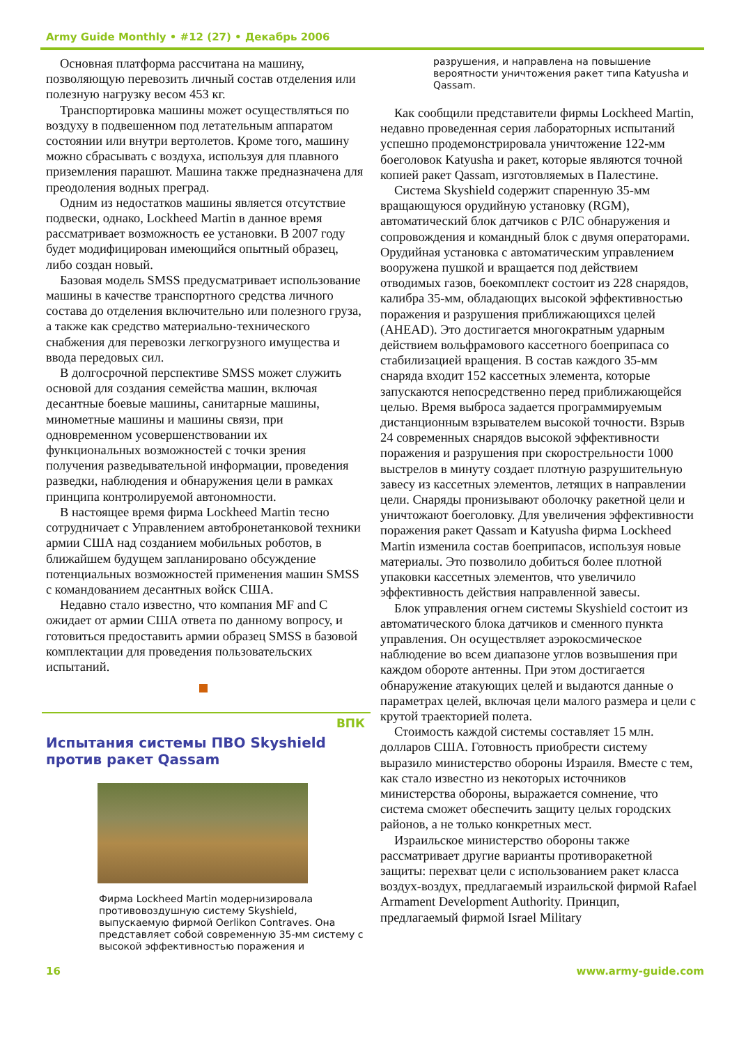Army Guide Monthly • #12 (27) • Декабрь 2006
Основная платформа рассчитана на машину, позволяющую перевозить личный состав отделения или полезную нагрузку весом 453 кг.
Транспортировка машины может осуществляться по воздуху в подвешенном под летательным аппаратом состоянии или внутри вертолетов. Кроме того, машину можно сбрасывать с воздуха, используя для плавного приземления парашют. Машина также предназначена для преодоления водных преград.
Одним из недостатков машины является отсутствие подвески, однако, Lockheed Martin в данное время рассматривает возможность ее установки. В 2007 году будет модифицирован имеющийся опытный образец, либо создан новый.
Базовая модель SMSS предусматривает использование машины в качестве транспортного средства личного состава до отделения включительно или полезного груза, а также как средство материально-технического снабжения для перевозки легкогрузного имущества и ввода передовых сил.
В долгосрочной перспективе SMSS может служить основой для создания семейства машин, включая десантные боевые машины, санитарные машины, минометные машины и машины связи, при одновременном усовершенствовании их функциональных возможностей с точки зрения получения разведывательной информации, проведения разведки, наблюдения и обнаружения цели в рамках принципа контролируемой автономности.
В настоящее время фирма Lockheed Martin тесно сотрудничает с Управлением автобронетанковой техники армии США над созданием мобильных роботов, в ближайшем будущем запланировано обсуждение потенциальных возможностей применения машин SMSS с командованием десантных войск США.
Недавно стало известно, что компания MF and C ожидает от армии США ответа по данному вопросу, и готовиться предоставить армии образец SMSS в базовой комплектации для проведения пользовательских испытаний.
ВПК
Испытания системы ПВО Skyshield против ракет Qassam
Фирма Lockheed Martin модернизировала противовоздушную систему Skyshield, выпускаемую фирмой Oerlikon Contraves. Она представляет собой современную 35-мм систему с высокой эффективностью поражения и
разрушения, и направлена на повышение вероятности уничтожения ракет типа Katyusha и Qassam.
Как сообщили представители фирмы Lockheed Martin, недавно проведенная серия лабораторных испытаний успешно продемонстрировала уничтожение 122-мм боеголовок Katyusha и ракет, которые являются точной копией ракет Qassam, изготовляемых в Палестине.
Система Skyshield содержит спаренную 35-мм вращающуюся орудийную установку (RGM), автоматический блок датчиков с РЛС обнаружения и сопровождения и командный блок с двумя операторами. Орудийная установка с автоматическим управлением вооружена пушкой и вращается под действием отводимых газов, боекомплект состоит из 228 снарядов, калибра 35-мм, обладающих высокой эффективностью поражения и разрушения приближающихся целей (AHEAD). Это достигается многократным ударным действием вольфрамового кассетного боеприпаса со стабилизацией вращения. В состав каждого 35-мм снаряда входит 152 кассетных элемента, которые запускаются непосредственно перед приближающейся целью. Время выброса задается программируемым дистанционным взрывателем высокой точности. Взрыв 24 современных снарядов высокой эффективности поражения и разрушения при скорострельности 1000 выстрелов в минуту создает плотную разрушительную завесу из кассетных элементов, летящих в направлении цели. Снаряды пронизывают оболочку ракетной цели и уничтожают боеголовку. Для увеличения эффективности поражения ракет Qassam и Katyusha фирма Lockheed Martin изменила состав боеприпасов, используя новые материалы. Это позволило добиться более плотной упаковки кассетных элементов, что увеличило эффективность действия направленной завесы.
Блок управления огнем системы Skyshield состоит из автоматического блока датчиков и сменного пункта управления. Он осуществляет аэрокосмическое наблюдение во всем диапазоне углов возвышения при каждом обороте антенны. При этом достигается обнаружение атакующих целей и выдаются данные о параметрах целей, включая цели малого размера и цели с крутой траекторией полета.
Стоимость каждой системы составляет 15 млн. долларов США. Готовность приобрести систему выразило министерство обороны Израиля. Вместе с тем, как стало известно из некоторых источников министерства обороны, выражается сомнение, что система сможет обеспечить защиту целых городских районов, а не только конкретных мест.
Израильское министерство обороны также рассматривает другие варианты противоракетной защиты: перехват цели с использованием ракет класса воздух-воздух, предлагаемый израильской фирмой Rafael Armament Development Authority. Принцип, предлагаемый фирмой Israel Military
16 www.army-guide.com